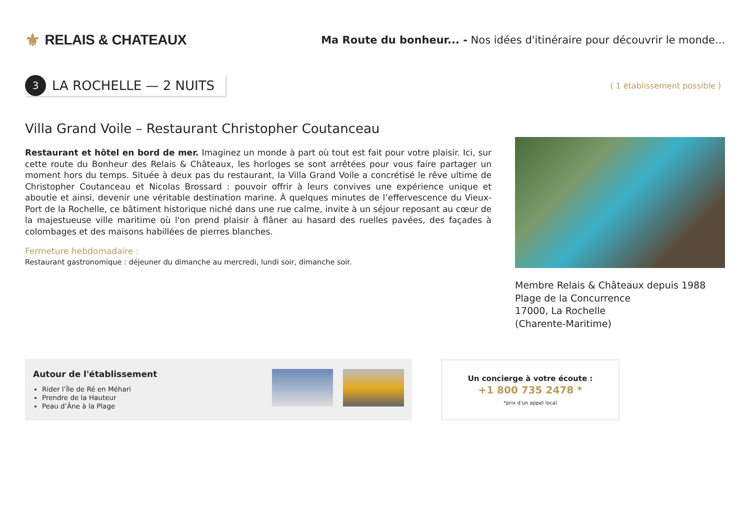⚜ RELAIS & CHATEAUX
Ma Route du bonheur... - Nos idées d'itinéraire pour découvrir le monde...
3
LA ROCHELLE — 2 NUITS
( 1 établissement possible )
Villa Grand Voile – Restaurant Christopher Coutanceau
Restaurant et hôtel en bord de mer. Imaginez un monde à part où tout est fait pour votre plaisir. Ici, sur cette route du Bonheur des Relais & Châteaux, les horloges se sont arrêtées pour vous faire partager un moment hors du temps. Située à deux pas du restaurant, la Villa Grand Voile a concrétisé le rêve ultime de Christopher Coutanceau et Nicolas Brossard : pouvoir offrir à leurs convives une expérience unique et aboutie et ainsi, devenir une véritable destination marine. À quelques minutes de l’effervescence du Vieux-Port de la Rochelle, ce bâtiment historique niché dans une rue calme, invite à un séjour reposant au cœur de la majestueuse ville maritime où l'on prend plaisir à flâner au hasard des ruelles pavées, des façades à colombages et des maisons habillées de pierres blanches.
Fermeture hebdomadaire :
Restaurant gastronomique : déjeuner du dimanche au mercredi, lundi soir, dimanche soir.
Membre Relais & Châteaux depuis 1988
Plage de la Concurrence
17000, La Rochelle
(Charente-Maritime)
Autour de l'établissement
Rider l’Île de Ré en Méhari
Prendre de la Hauteur
Peau d’Âne à la Plage
Un concierge à votre écoute :
+1 800 735 2478 *
*prix d'un appel local